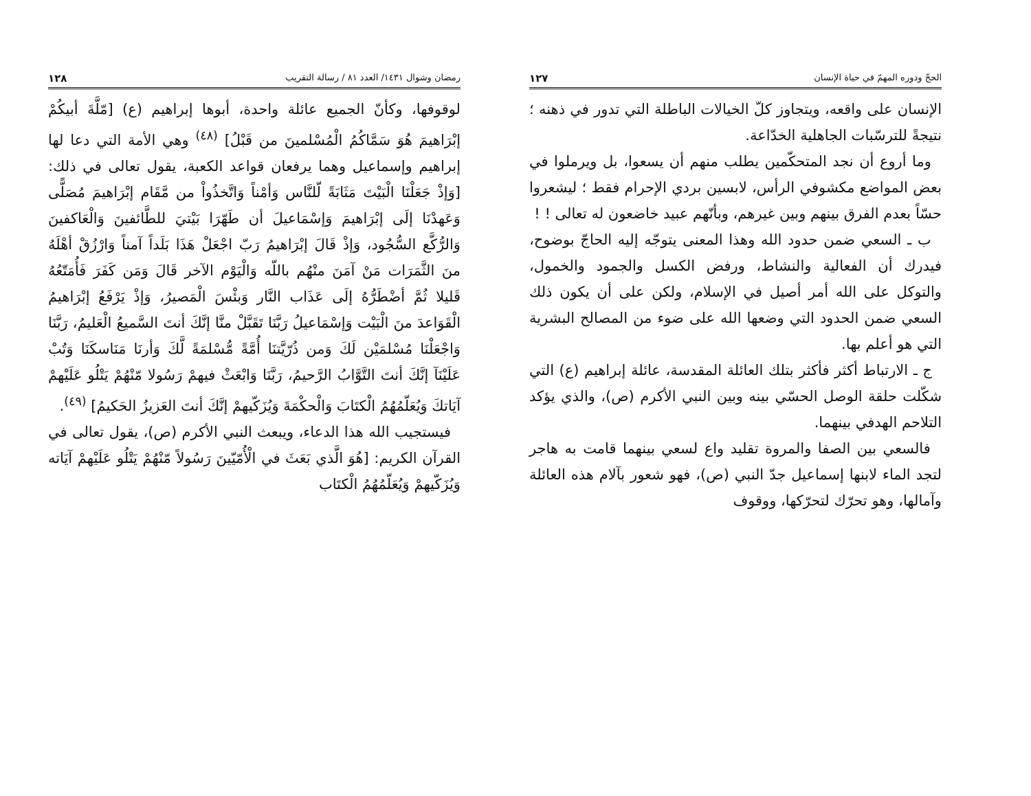رمضان وشوال ١٤٣١/ العدد ٨١ / رسالة التقريب ١٢٨
لوقوفها، وكأنّ الجميع عائلة واحدة، أبوها إبراهيم (ع) [مّلَّةَ أبيكُمْ إبْرَاهيمَ هُوَ سَمَّاكُمُ الْمُسْلمينَ من قَبْلُ] <sup>(٤٨)</sup> وهي الأمة التي دعا لها إبراهيم وإسماعيل وهما يرفعان قواعد الكعبة، يقول تعالى في ذلك: [وَإذْ جَعَلْنَا الْبَيْتَ مَثَابَةً لّلنَّاس وَأمْناً وَاتَّخذُواْ من مَّقَام إبْرَاهيمَ مُصَلًّى وَعَهدْنَا إلَى إبْرَاهيمَ وَإسْمَاعيلَ أن طَهّرَا بَيْتيَ للطَّائفينَ وَالْعَاكفينَ وَالرُّكَّع السُّجُود، وَإذْ قَالَ إبْرَاهيمُ رَبّ اجْعَلْ هَذَا بَلَداً آمناً وَارْزُقْ أهْلَهُ منَ الثَّمَرَات مَنْ آمَنَ منْهُم باللّه وَالْيَوْم الآخر قَالَ وَمَن كَفَرَ فَأُمَتّعُهُ قَليلا ثُمَّ أضْطَرُّهُ إلَى عَذَاب النَّار وَبئْسَ الْمَصيرُ، وَإذْ يَرْفَعُ إبْرَاهيمُ الْقَوَاعدَ منَ الْبَيْت وَإسْمَاعيلُ رَبَّنَا تَقَبَّلْ منَّا إنَّكَ أنتَ السَّميعُ الْعَليمُ، رَبَّنَا وَاجْعَلْنَا مُسْلمَيْن لَكَ وَمن ذُرّيَّتنَا أُمَّةً مُّسْلمَةً لَّكَ وَأرنَا مَنَاسكَنَا وَتُبْ عَلَيْنَآ إنَّكَ أنتَ التَّوَّابُ الرَّحيمُ، رَبَّنَا وَابْعَثْ فيهمْ رَسُولا مّنْهُمْ يَتْلُو عَلَيْهمْ آيَاتكَ وَيُعَلّمُهُمُ الْكتَابَ وَالْحكْمَةَ وَيُزَكّيهمْ إنَّكَ أنتَ العَزيزُ الحَكيمُ] <sup>(٤٩)</sup>.
فيستجيب الله هذا الدعاء، ويبعث النبي الأكرم (ص)، يقول تعالى في القرآن الكريم: [هُوَ الَّذي بَعَثَ في الْأُمّيّينَ رَسُولاً مّنْهُمْ يَتْلُو عَلَيْهمْ آيَاته وَيُزَكّيهمْ وَيُعَلّمُهُمُ الْكتَاب
الحجّ ودوره المهمّ في حياة الإنسان ١٢٧
الإنسان على واقعه، ويتجاوز كلّ الخيالات الباطلة التي تدور في ذهنه ؛ نتيجةً للترسّبات الجاهلية الخدّاعة.
وما أروع أن نجد المتحكّمين يطلب منهم أن يسعوا، بل ويرملوا في بعض المواضع مكشوفي الرأس، لابسين بردي الإحرام فقط ؛ ليشعروا حسّاً بعدم الفرق بينهم وبين غيرهم، وبأنّهم عبيد خاضعون له تعالى ! !
ب ـ السعي ضمن حدود الله وهذا المعنى يتوجّه إليه الحاجّ بوضوح، فيدرك أن الفعالية والنشاط، ورفض الكسل والجمود والخمول، والتوكل على الله أمر أصيل في الإسلام، ولكن على أن يكون ذلك السعي ضمن الحدود التي وضعها الله على ضوء من المصالح البشرية التي هو أعلم بها.
ج ـ الارتباط أكثر فأكثر بتلك العائلة المقدسة، عائلة إبراهيم (ع) التي شكّلت حلقة الوصل الحسّي بينه وبين النبي الأكرم (ص)، والذي يؤكد التلاحم الهدفي بينهما.
فالسعي بين الصفا والمروة تقليد واع لسعي بينهما قامت به هاجر لتجد الماء لابنها إسماعيل جدّ النبي (ص)، فهو شعور بآلام هذه العائلة وآمالها، وهو تحرّك لتحرّكها، ووقوف